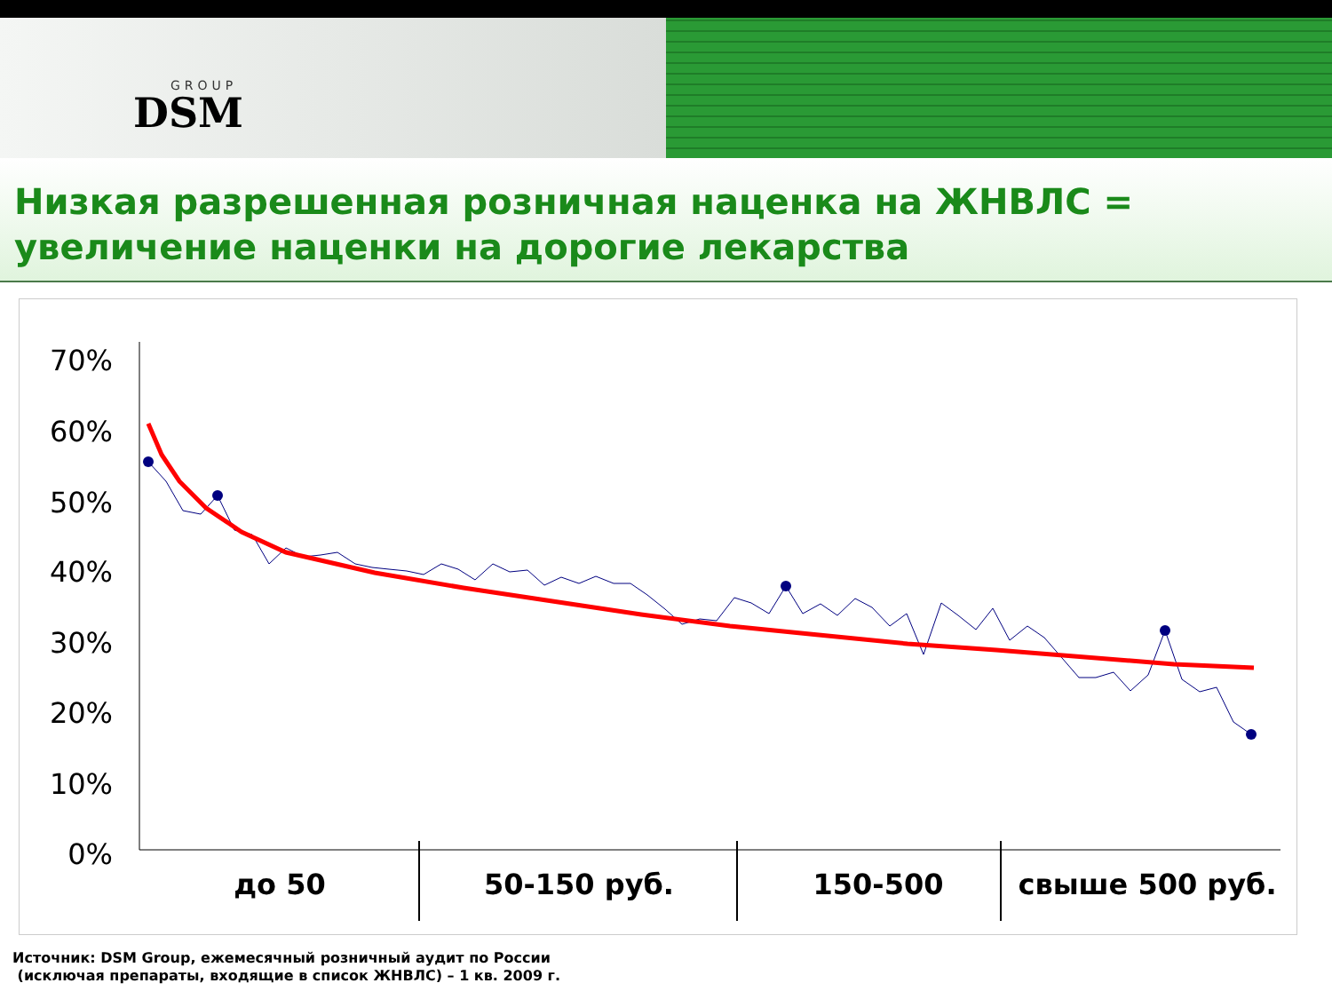GROUP
DSM
Низкая разрешенная розничная наценка на ЖНВЛС = увеличение наценки на дорогие лекарства
70%
60%
50%
40%
30%
20%
10%
0%
до 50
50-150 руб.
150-500
свыше 500 руб.
Источник: DSM Group, ежемесячный розничный аудит по России
(исключая препараты, входящие в список ЖНВЛС) – 1 кв. 2009 г.